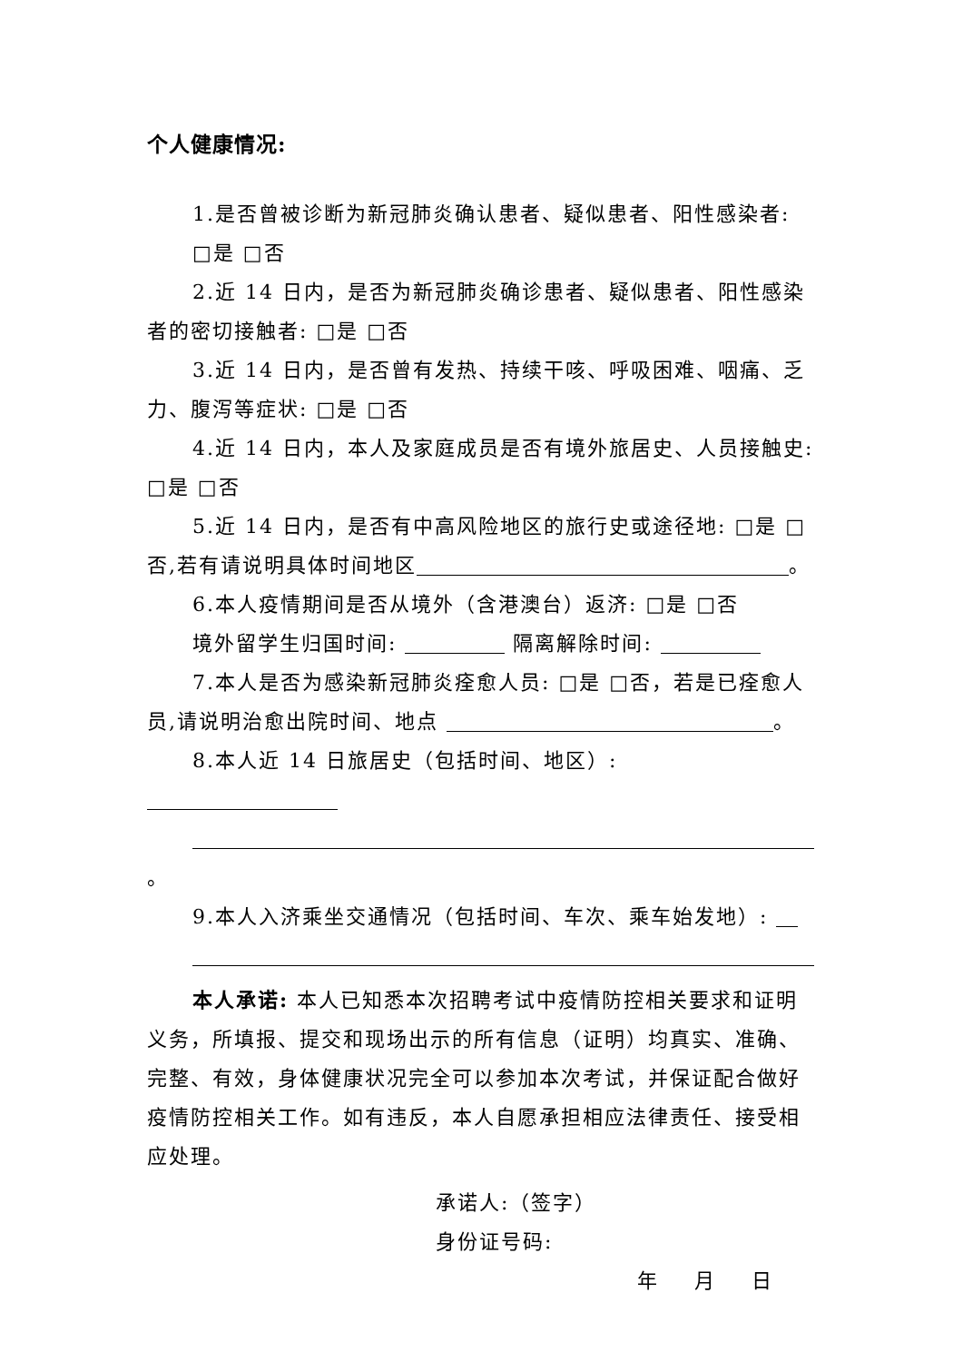个人健康情况:
1.是否曾被诊断为新冠肺炎确认患者、疑似患者、阳性感染者:
□是 □否
2.近 14 日内，是否为新冠肺炎确诊患者、疑似患者、阳性感染者的密切接触者: □是 □否
3.近 14 日内，是否曾有发热、持续干咳、呼吸困难、咽痛、乏力、腹泻等症状: □是 □否
4.近 14 日内，本人及家庭成员是否有境外旅居史、人员接触史: □是 □否
5.近 14 日内，是否有中高风险地区的旅行史或途径地: □是 □否,若有请说明具体时间地区 。
6.本人疫情期间是否从境外（含港澳台）返济: □是 □否
境外留学生归国时间: 隔离解除时间:
7.本人是否为感染新冠肺炎痊愈人员: □是 □否，若是已痊愈人员,请说明治愈出院时间、地点 。
8.本人近 14 日旅居史（包括时间、地区）:
。
9.本人入济乘坐交通情况（包括时间、车次、乘车始发地）:
本人承诺: 本人已知悉本次招聘考试中疫情防控相关要求和证明义务，所填报、提交和现场出示的所有信息（证明）均真实、准确、完整、有效，身体健康状况完全可以参加本次考试，并保证配合做好疫情防控相关工作。如有违反，本人自愿承担相应法律责任、接受相应处理。
承诺人:（签字）
身份证号码:
年 月 日